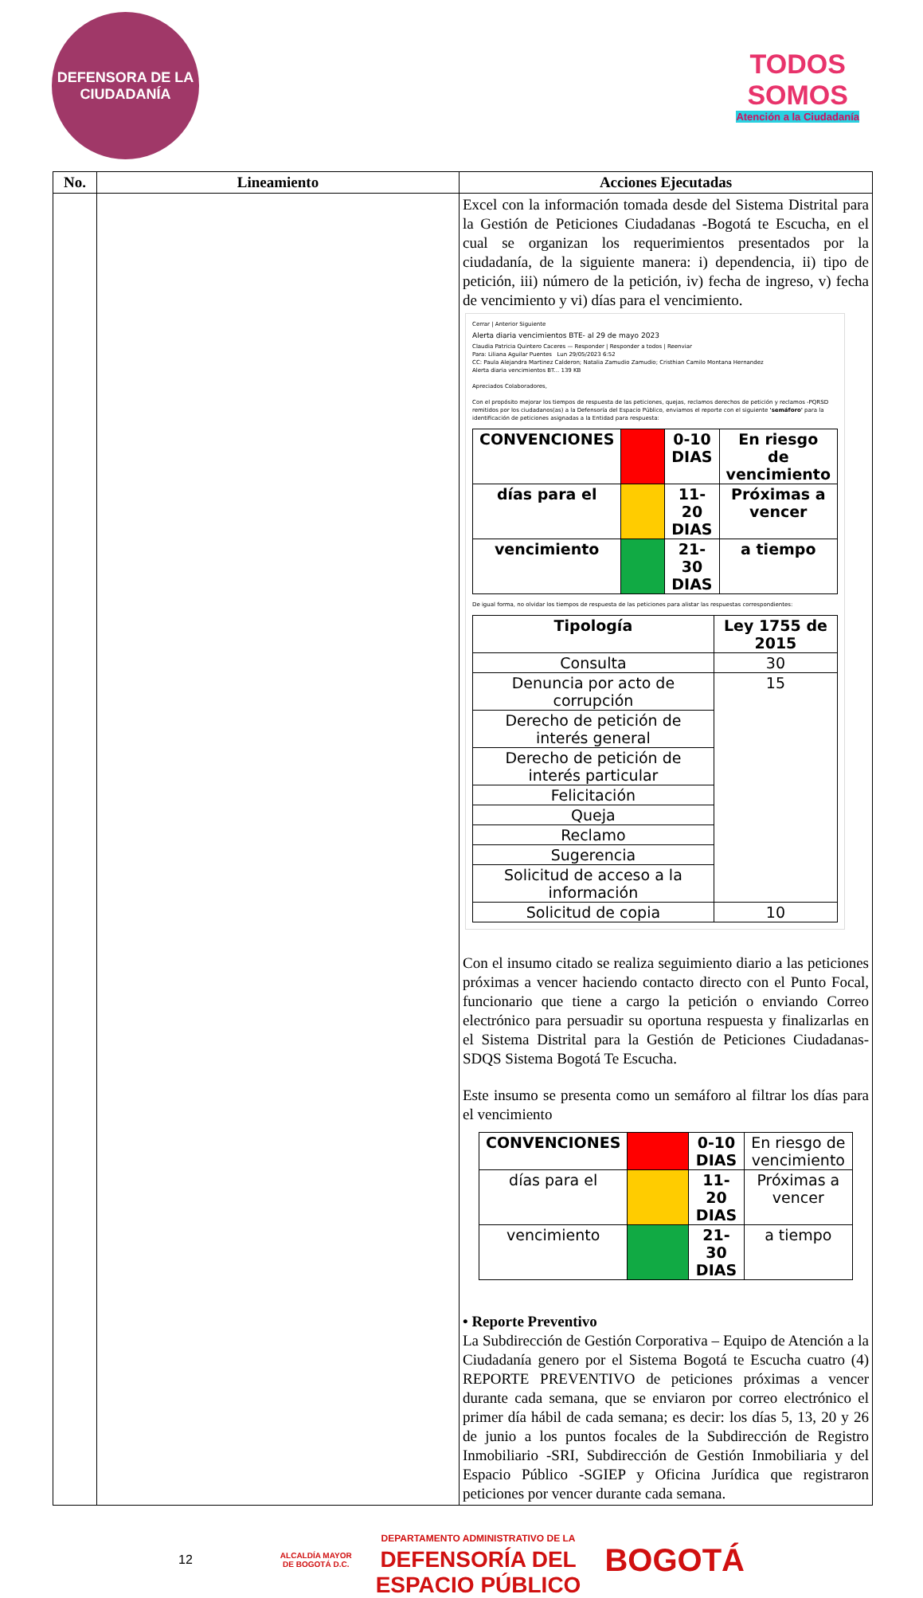DEFENSORA DE LA CIUDADANÍA
TODOS
SOMOS
Atención a la Ciudadanía
| No. | Lineamiento | Acciones Ejecutadas |
| --- | --- | --- |
| | | Excel con la información tomada desde del Sistema Distrital para la Gestión de Peticiones Ciudadanas -Bogotá te Escucha, en el cual se organizan los requerimientos presentados por la ciudadanía, de la siguiente manera: i) dependencia, ii) tipo de petición, iii) número de la petición, iv) fecha de ingreso, v) fecha de vencimiento y vi) días para el vencimiento. Cerrar / Anterior Siguiente Alerta diaria vencimientos BTE- al 29 de mayo 2023 Claudia Patricia Quintero Caceres — Responder / Responder a todos / Reenviar Para: Liliana Aguilar Puentes Lun 29/05/2023 6:52 CC: Paula Alejandra Martinez Calderon; Natalia Zamudio Zamudio; Cristhian Camilo Montana Hernandez Alerta diaria vencimientos BT... 139 KB Apreciados Colaboradores, Con el propósito mejorar los tiempos de respuesta de las peticiones, quejas, reclamos derechos de petición y reclamos -PQRSD remitidos por los ciudadanos(as) a la Defensoría del Espacio Público, enviamos el reporte con el siguiente 'semáforo' para la identificación de peticiones asignadas a la Entidad para respuesta: / CONVENCIONES / / 0-10 DIAS / En riesgo de vencimiento / / días para el / / 11-20 DIAS / Próximas a vencer / / vencimiento / / 21-30 DIAS / a tiempo / De igual forma, no olvidar los tiempos de respuesta de las peticiones para alistar las respuestas correspondientes: / Tipología / Ley 1755 de 2015 / / Consulta / 30 / / Denuncia por acto de corrupción / 15 / / Derecho de petición de interés general / / / Derecho de petición de interés particular / / / Felicitación / / / Queja / / / Reclamo / / / Sugerencia / / / Solicitud de acceso a la información / / / Solicitud de copia / 10 / Con el insumo citado se realiza seguimiento diario a las peticiones próximas a vencer haciendo contacto directo con el Punto Focal, funcionario que tiene a cargo la petición o enviando Correo electrónico para persuadir su oportuna respuesta y finalizarlas en el Sistema Distrital para la Gestión de Peticiones Ciudadanas-SDQS Sistema Bogotá Te Escucha. Este insumo se presenta como un semáforo al filtrar los días para el vencimiento / CONVENCIONES / / 0-10 DIAS / En riesgo de vencimiento / / días para el / / 11-20 DIAS / Próximas a vencer / / vencimiento / / 21-30 DIAS / a tiempo / • Reporte Preventivo La Subdirección de Gestión Corporativa – Equipo de Atención a la Ciudadanía genero por el Sistema Bogotá te Escucha cuatro (4) REPORTE PREVENTIVO de peticiones próximas a vencer durante cada semana, que se enviaron por correo electrónico el primer día hábil de cada semana; es decir: los días 5, 13, 20 y 26 de junio a los puntos focales de la Subdirección de Registro Inmobiliario -SRI, Subdirección de Gestión Inmobiliaria y del Espacio Público -SGIEP y Oficina Jurídica que registraron peticiones por vencer durante cada semana. |
12 ALCALDÍA MAYOR
DE BOGOTÁ D.C. DEPARTAMENTO ADMINISTRATIVO DE LA
DEFENSORÍA DEL
ESPACIO PÚBLICO BOGOTÁ